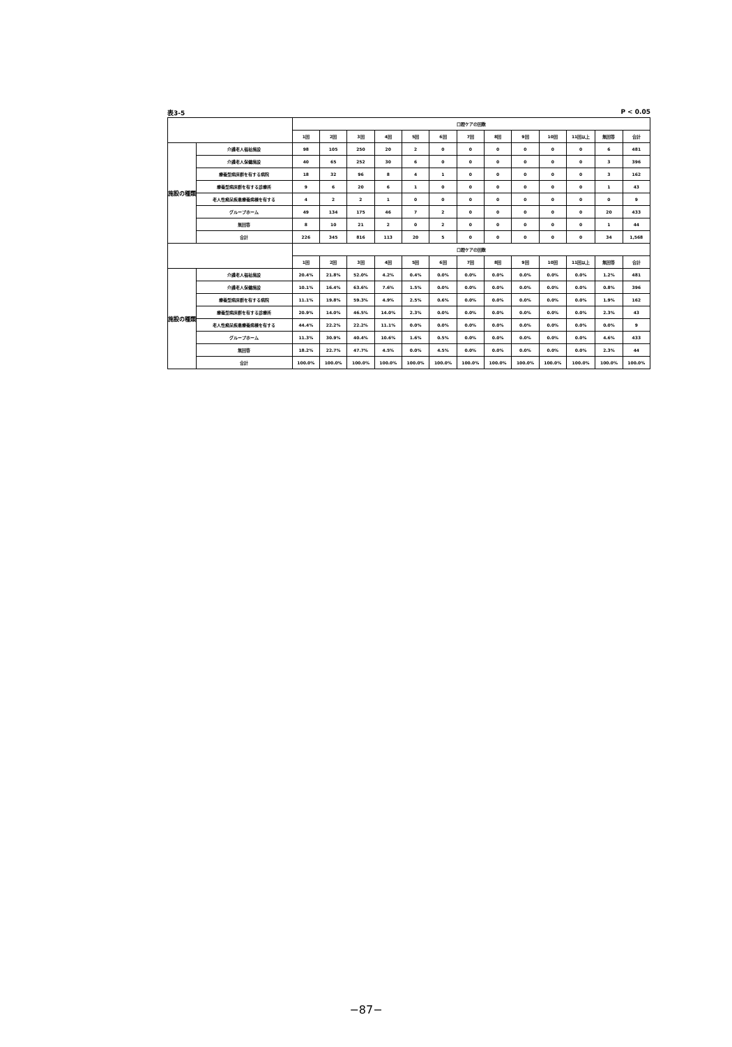表3-5 P < 0.05
| | | 口腔ケアの回数 | | | | | | | | | | | | |
| --- | --- | --- | --- | --- | --- | --- | --- | --- | --- | --- | --- | --- | --- | --- |
| | | 1回 | 2回 | 3回 | 4回 | 5回 | 6回 | 7回 | 8回 | 9回 | 10回 | 11回以上 | 無回答 | 合計 |
| 施設の種類 | 介護老人福祉施設 | 98 | 105 | 250 | 20 | 2 | 0 | 0 | 0 | 0 | 0 | 0 | 6 | 481 |
| | 介護老人保健施設 | 40 | 65 | 252 | 30 | 6 | 0 | 0 | 0 | 0 | 0 | 0 | 3 | 396 |
| | 療養型病床群を有する病院 | 18 | 32 | 96 | 8 | 4 | 1 | 0 | 0 | 0 | 0 | 0 | 3 | 162 |
| | 療養型病床群を有する診療所 | 9 | 6 | 20 | 6 | 1 | 0 | 0 | 0 | 0 | 0 | 0 | 1 | 43 |
| | 老人性痴呆疾患療養病棟を有する | 4 | 2 | 2 | 1 | 0 | 0 | 0 | 0 | 0 | 0 | 0 | 0 | 9 |
| | グループホーム | 49 | 134 | 175 | 46 | 7 | 2 | 0 | 0 | 0 | 0 | 0 | 20 | 433 |
| | 無回答 | 8 | 10 | 21 | 2 | 0 | 2 | 0 | 0 | 0 | 0 | 0 | 1 | 44 |
| | 合計 | 226 | 345 | 816 | 113 | 20 | 5 | 0 | 0 | 0 | 0 | 0 | 34 | 1,568 |
| | | 口腔ケアの回数 | | | | | | | | | | | | |
| | | 1回 | 2回 | 3回 | 4回 | 5回 | 6回 | 7回 | 8回 | 9回 | 10回 | 11回以上 | 無回答 | 合計 |
| 施設の種類 | 介護老人福祉施設 | 20.4% | 21.8% | 52.0% | 4.2% | 0.4% | 0.0% | 0.0% | 0.0% | 0.0% | 0.0% | 0.0% | 1.2% | 481 |
| | 介護老人保健施設 | 10.1% | 16.4% | 63.6% | 7.6% | 1.5% | 0.0% | 0.0% | 0.0% | 0.0% | 0.0% | 0.0% | 0.8% | 396 |
| | 療養型病床群を有する病院 | 11.1% | 19.8% | 59.3% | 4.9% | 2.5% | 0.6% | 0.0% | 0.0% | 0.0% | 0.0% | 0.0% | 1.9% | 162 |
| | 療養型病床群を有する診療所 | 20.9% | 14.0% | 46.5% | 14.0% | 2.3% | 0.0% | 0.0% | 0.0% | 0.0% | 0.0% | 0.0% | 2.3% | 43 |
| | 老人性痴呆疾患療養病棟を有する | 44.4% | 22.2% | 22.2% | 11.1% | 0.0% | 0.0% | 0.0% | 0.0% | 0.0% | 0.0% | 0.0% | 0.0% | 9 |
| | グループホーム | 11.3% | 30.9% | 40.4% | 10.6% | 1.6% | 0.5% | 0.0% | 0.0% | 0.0% | 0.0% | 0.0% | 4.6% | 433 |
| | 無回答 | 18.2% | 22.7% | 47.7% | 4.5% | 0.0% | 4.5% | 0.0% | 0.0% | 0.0% | 0.0% | 0.0% | 2.3% | 44 |
| | 合計 | 100.0% | 100.0% | 100.0% | 100.0% | 100.0% | 100.0% | 100.0% | 100.0% | 100.0% | 100.0% | 100.0% | 100.0% | 100.0% |
−87−